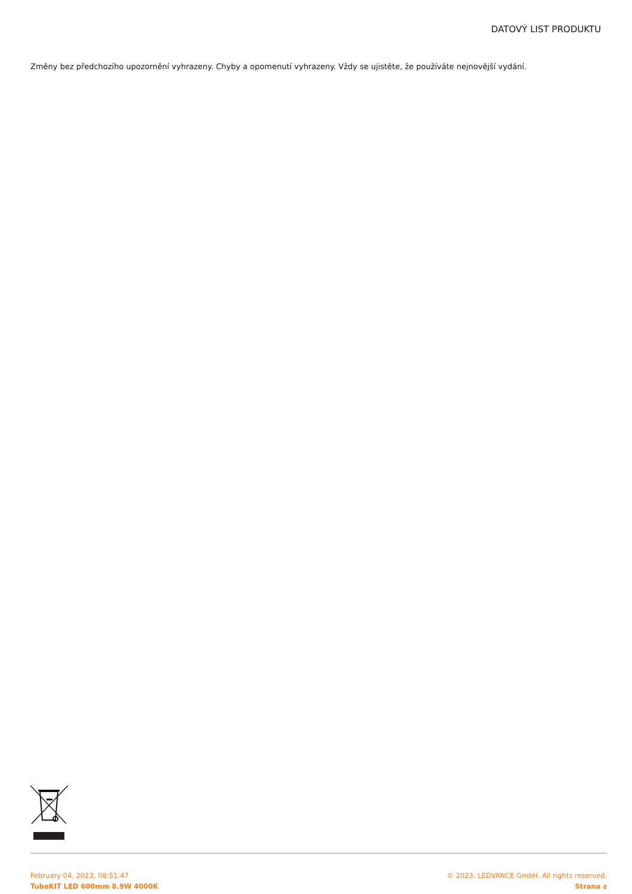DATOVÝ LIST PRODUKTU
Změny bez předchozího upozornění vyhrazeny. Chyby a opomenutí vyhrazeny. Vždy se ujistěte, že používáte nejnovější vydání.
February 04, 2023, 08:51:47
TubeKIT LED 600mm 8.9W 4000K
© 2023, LEDVANCE GmbH. All rights reserved.
Strana z